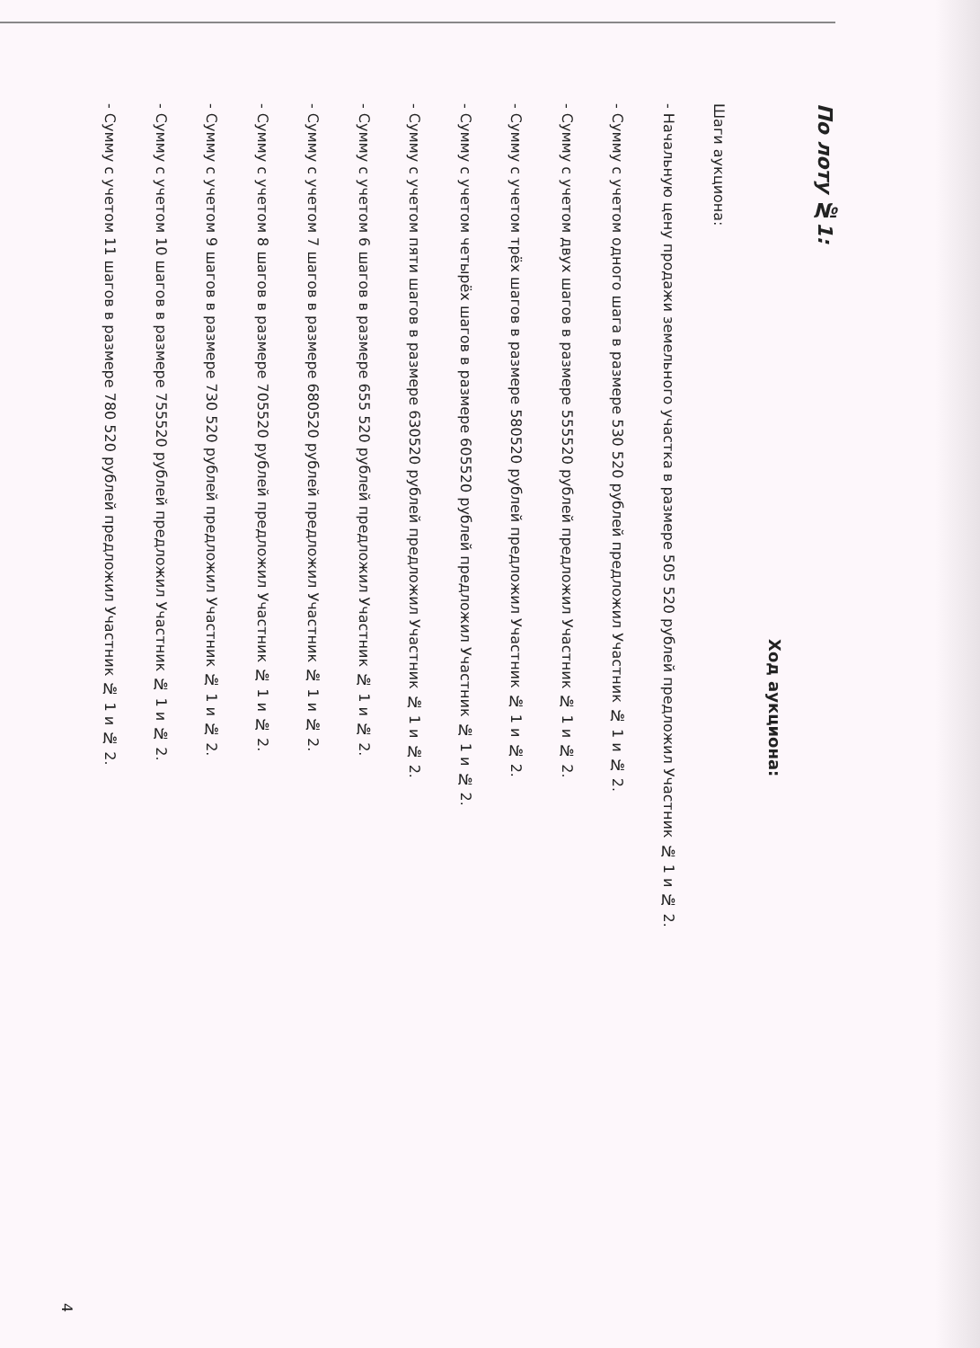По лоту №1:
Ход аукциона:
Шаги аукциона:
- Начальную цену продажи земельного участка в размере 505 520 рублей предложил Участник № 1 и № 2.
- Сумму с учетом одного шага в размере 530 520 рублей предложил Участник № 1 и № 2.
- Сумму с учетом двух шагов в размере 555520 рублей предложил Участник № 1 и № 2.
- Сумму с учетом трёх шагов в размере 580520 рублей предложил Участник № 1 и № 2.
- Сумму с учетом четырёх шагов в размере 605520 рублей предложил Участник № 1 и № 2.
- Сумму с учетом пяти шагов в размере 630520 рублей предложил Участник № 1 и № 2.
- Сумму с учетом 6 шагов в размере 655 520 рублей предложил Участник № 1 и № 2.
- Сумму с учетом 7 шагов в размере 680520 рублей предложил Участник № 1 и № 2.
- Сумму с учетом 8 шагов в размере 705520 рублей предложил Участник № 1 и № 2.
- Сумму с учетом 9 шагов в размере 730 520 рублей предложил Участник № 1 и № 2.
- Сумму с учетом 10 шагов в размере 755520 рублей предложил Участник № 1 и № 2.
- Сумму с учетом 11 шагов в размере 780 520 рублей предложил Участник № 1 и № 2.
4